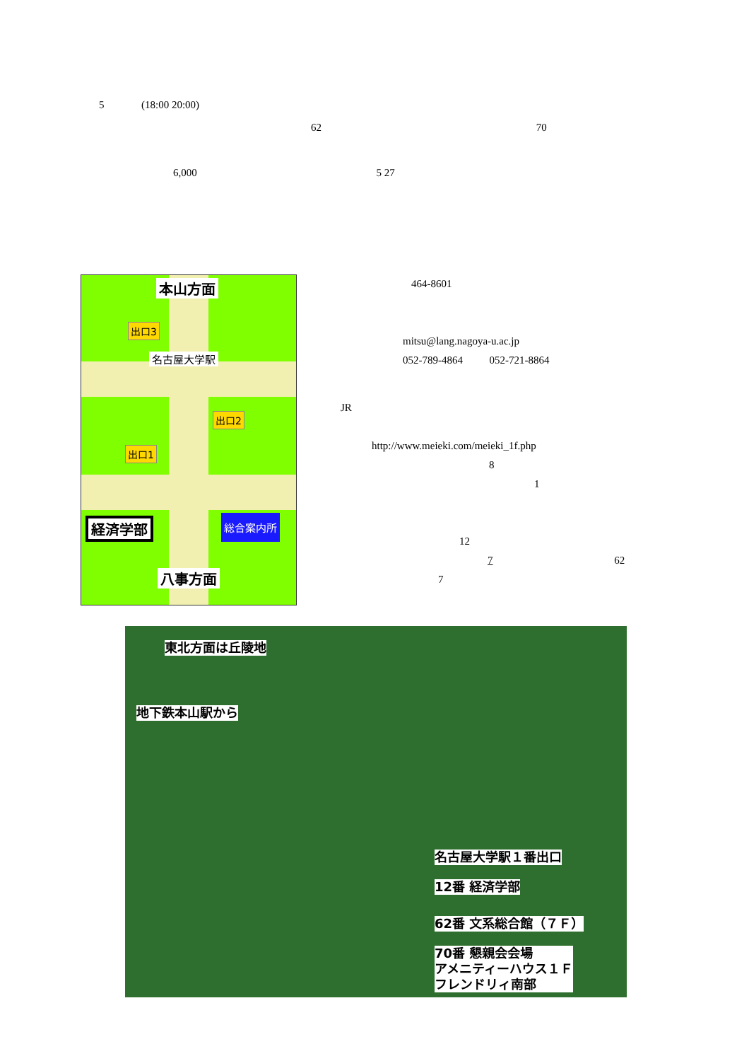5 (18:00 20:00)
62 70
6,000 5 27
本山方面
出口3
名古屋大学駅
出口2
出口1
経済学部 総合案内所
八事方面
464-8601
mitsu@lang.nagoya-u.ac.jp
052-789-4864 052-721-8864
JR
http://www.meieki.com/meieki_1f.php
8
1
12
7 62
7
東北方面は丘陵地
地下鉄本山駅から
名古屋大学駅１番出口
12番 経済学部
62番 文系総合館（７Ｆ）
70番 懇親会会場
アメニティーハウス１Ｆ
フレンドリィ南部